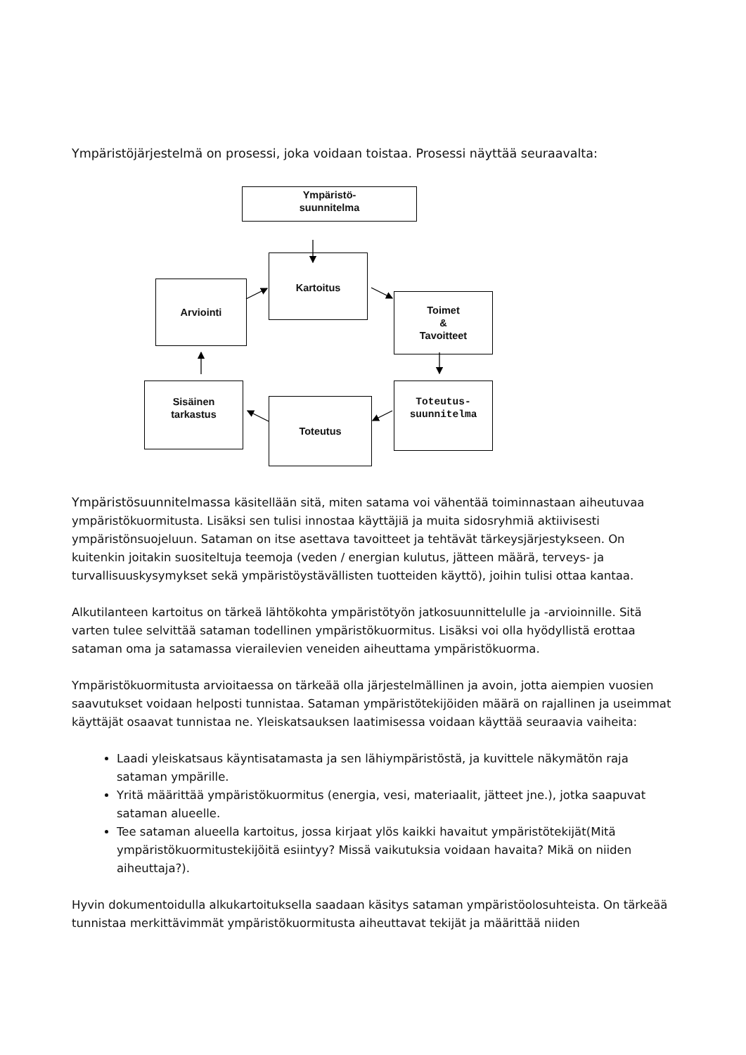Ympäristöjärjestelmä on prosessi, joka voidaan toistaa. Prosessi näyttää seuraavalta:
Ympäristö-
suunnitelma
Kartoitus
Arviointi
Toimet
&
Tavoitteet
Sisäinen
tarkastus
Toteutus
Toteutus-
suunnitelma
Ympäristösuunnitelmassa käsitellään sitä, miten satama voi vähentää toiminnastaan aiheutuvaa ympäristökuormitusta. Lisäksi sen tulisi innostaa käyttäjiä ja muita sidosryhmiä aktiivisesti ympäristönsuojeluun. Sataman on itse asettava tavoitteet ja tehtävät tärkeysjärjestykseen. On kuitenkin joitakin suositeltuja teemoja (veden / energian kulutus, jätteen määrä, terveys- ja turvallisuuskysymykset sekä ympäristöystävällisten tuotteiden käyttö), joihin tulisi ottaa kantaa.
Alkutilanteen kartoitus on tärkeä lähtökohta ympäristötyön jatkosuunnittelulle ja -arvioinnille. Sitä varten tulee selvittää sataman todellinen ympäristökuormitus. Lisäksi voi olla hyödyllistä erottaa sataman oma ja satamassa vierailevien veneiden aiheuttama ympäristökuorma.
Ympäristökuormitusta arvioitaessa on tärkeää olla järjestelmällinen ja avoin, jotta aiempien vuosien saavutukset voidaan helposti tunnistaa. Sataman ympäristötekijöiden määrä on rajallinen ja useimmat käyttäjät osaavat tunnistaa ne. Yleiskatsauksen laatimisessa voidaan käyttää seuraavia vaiheita:
Laadi yleiskatsaus käyntisatamasta ja sen lähiympäristöstä, ja kuvittele näkymätön raja sataman ympärille.
Yritä määrittää ympäristökuormitus (energia, vesi, materiaalit, jätteet jne.), jotka saapuvat sataman alueelle.
Tee sataman alueella kartoitus, jossa kirjaat ylös kaikki havaitut ympäristötekijät(Mitä ympäristökuormitustekijöitä esiintyy? Missä vaikutuksia voidaan havaita? Mikä on niiden aiheuttaja?).
Hyvin dokumentoidulla alkukartoituksella saadaan käsitys sataman ympäristöolosuhteista. On tärkeää tunnistaa merkittävimmät ympäristökuormitusta aiheuttavat tekijät ja määrittää niiden